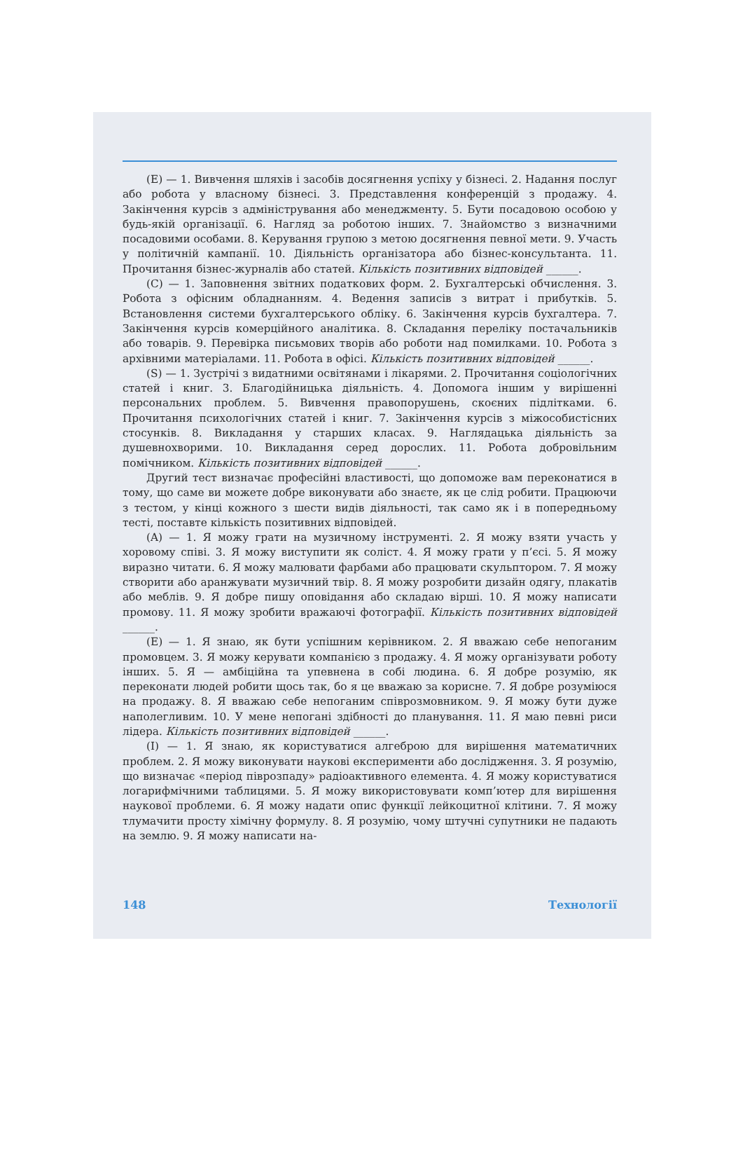(E) — 1. Вивчення шляхів і засобів досягнення успіху у бізнесі. 2. Надання послуг або робота у власному бізнесі. 3. Представлення конференцій з продажу. 4. Закінчення курсів з адміністрування або менеджменту. 5. Бути посадовою особою у будь-якій організації. 6. Нагляд за роботою інших. 7. Знайомство з визначними посадовими особами. 8. Керування групою з метою досягнення певної мети. 9. Участь у політичній кампанії. 10. Діяльність організатора або бізнес-консультанта. 11. Прочитання бізнес-журналів або статей. Кількість позитивних відповідей ______.
(C) — 1. Заповнення звітних податкових форм. 2. Бухгалтерські обчислення. 3. Робота з офісним обладнанням. 4. Ведення записів з витрат і прибутків. 5. Встановлення системи бухгалтерського обліку. 6. Закінчення курсів бухгалтера. 7. Закінчення курсів комерційного аналітика. 8. Складання переліку постачальників або товарів. 9. Перевірка письмових творів або роботи над помилками. 10. Робота з архівними матеріалами. 11. Робота в офісі. Кількість позитивних відповідей ______.
(S) — 1. Зустрічі з видатними освітянами і лікарями. 2. Прочитання соціологічних статей і книг. 3. Благодійницька діяльність. 4. Допомога іншим у вирішенні персональних проблем. 5. Вивчення правопорушень, скоєних підлітками. 6. Прочитання психологічних статей і книг. 7. Закінчення курсів з міжособистісних стосунків. 8. Викладання у старших класах. 9. Наглядацька діяльність за душевнохворими. 10. Викладання серед дорослих. 11. Робота добровільним помічником. Кількість позитивних відповідей ______.
Другий тест визначає професійні властивості, що допоможе вам переконатися в тому, що саме ви можете добре виконувати або знаєте, як це слід робити. Працюючи з тестом, у кінці кожного з шести видів діяльності, так само як і в попередньому тесті, поставте кількість позитивних відповідей.
(A) — 1. Я можу грати на музичному інструменті. 2. Я можу взяти участь у хоровому співі. 3. Я можу виступити як соліст. 4. Я можу грати у п’єсі. 5. Я можу виразно читати. 6. Я можу малювати фарбами або працювати скульптором. 7. Я можу створити або аранжувати музичний твір. 8. Я можу розробити дизайн одягу, плакатів або меблів. 9. Я добре пишу оповідання або складаю вірші. 10. Я можу написати промову. 11. Я можу зробити вражаючі фотографії. Кількість позитивних відповідей ______.
(E) — 1. Я знаю, як бути успішним керівником. 2. Я вважаю себе непоганим промовцем. 3. Я можу керувати компанією з продажу. 4. Я можу організувати роботу інших. 5. Я — амбіційна та упевнена в собі людина. 6. Я добре розумію, як переконати людей робити щось так, бо я це вважаю за корисне. 7. Я добре розуміюся на продажу. 8. Я вважаю себе непоганим співрозмовником. 9. Я можу бути дуже наполегливим. 10. У мене непогані здібності до планування. 11. Я маю певні риси лідера. Кількість позитивних відповідей ______.
(I) — 1. Я знаю, як користуватися алгеброю для вирішення математичних проблем. 2. Я можу виконувати наукові експерименти або дослідження. 3. Я розумію, що визначає «період піврозпаду» радіоактивного елемента. 4. Я можу користуватися логарифмічними таблицями. 5. Я можу використовувати комп’ютер для вирішення наукової проблеми. 6. Я можу надати опис функції лейкоцитної клітини. 7. Я можу тлумачити просту хімічну формулу. 8. Я розумію, чому штучні супутники не падають на землю. 9. Я можу написати на-
148 Технології